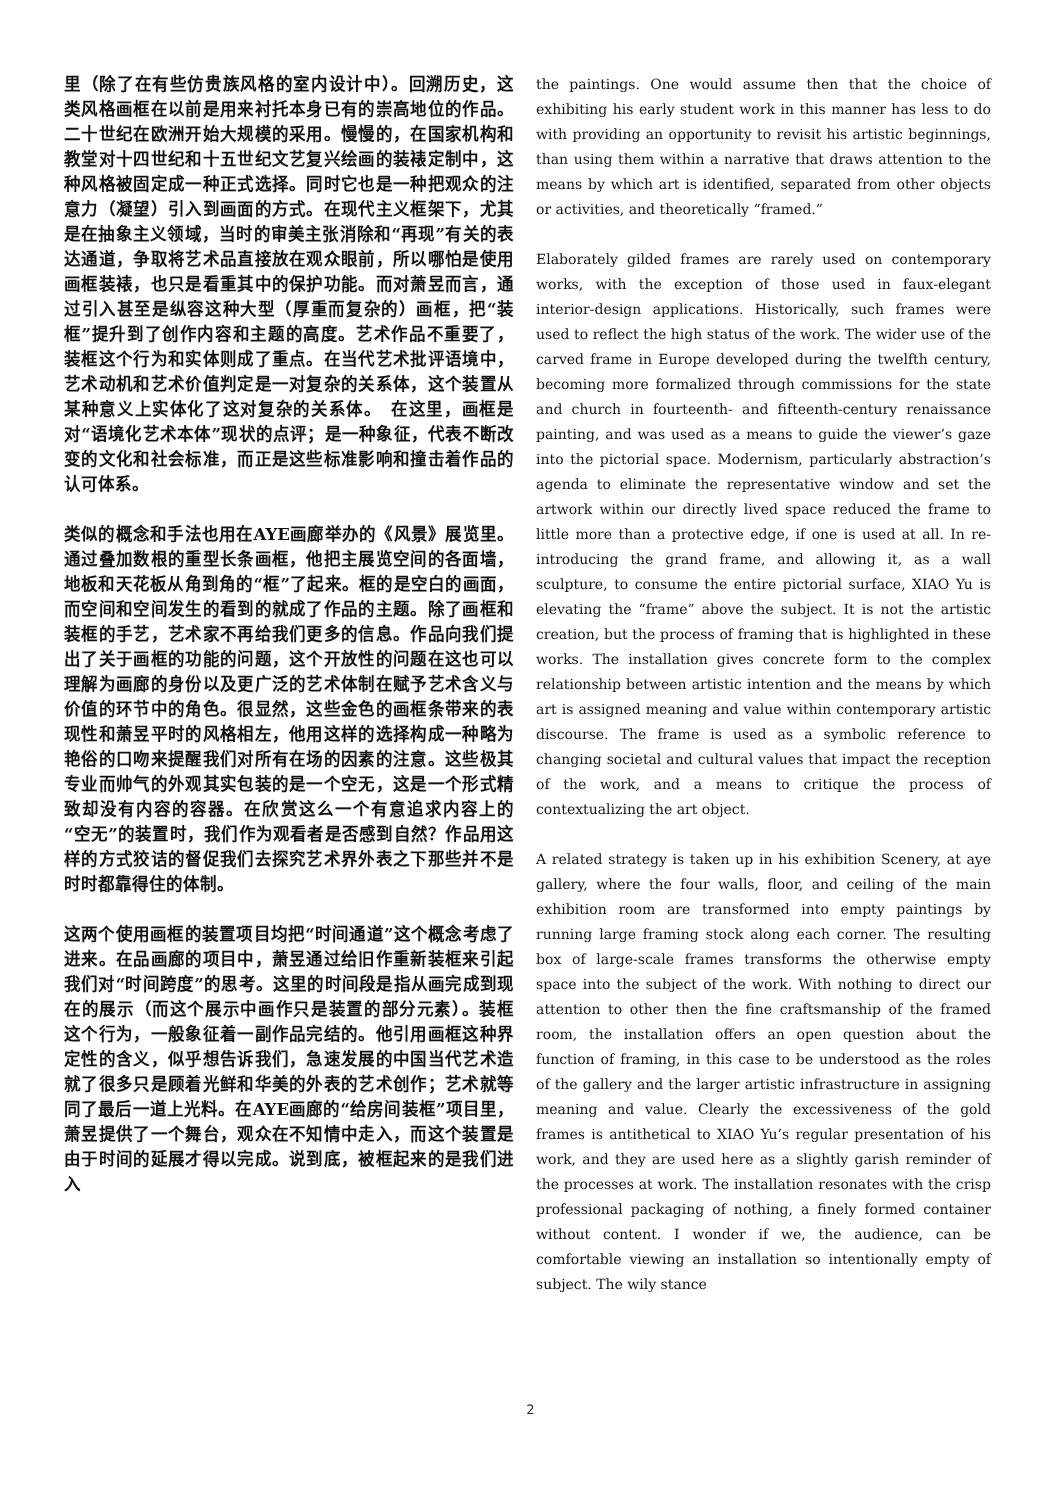里（除了在有些仿贵族风格的室内设计中）。回溯历史，这类风格画框在以前是用来衬托本身已有的崇高地位的作品。二十世纪在欧洲开始大规模的采用。慢慢的，在国家机构和教堂对十四世纪和十五世纪文艺复兴绘画的装裱定制中，这种风格被固定成一种正式选择。同时它也是一种把观众的注意力（凝望）引入到画面的方式。在现代主义框架下，尤其是在抽象主义领域，当时的审美主张消除和“再现”有关的表达通道，争取将艺术品直接放在观众眼前，所以哪怕是使用画框装裱，也只是看重其中的保护功能。而对萧昱而言，通过引入甚至是纵容这种大型（厚重而复杂的）画框，把“装框”提升到了创作内容和主题的高度。艺术作品不重要了，装框这个行为和实体则成了重点。在当代艺术批评语境中，艺术动机和艺术价值判定是一对复杂的关系体，这个装置从某种意义上实体化了这对复杂的关系体。　在这里，画框是对“语境化艺术本体”现状的点评；是一种象征，代表不断改变的文化和社会标准，而正是这些标准影响和撞击着作品的认可体系。
类似的概念和手法也用在AYE画廊举办的《风景》展览里。通过叠加数根的重型长条画框，他把主展览空间的各面墙，地板和天花板从角到角的“框”了起来。框的是空白的画面，而空间和空间发生的看到的就成了作品的主题。除了画框和装框的手艺，艺术家不再给我们更多的信息。作品向我们提出了关于画框的功能的问题，这个开放性的问题在这也可以理解为画廊的身份以及更广泛的艺术体制在赋予艺术含义与价值的环节中的角色。很显然，这些金色的画框条带来的表现性和萧昱平时的风格相左，他用这样的选择构成一种略为艳俗的口吻来提醒我们对所有在场的因素的注意。这些极其专业而帅气的外观其实包装的是一个空无，这是一个形式精致却没有内容的容器。在欣赏这么一个有意追求内容上的“空无”的装置时，我们作为观看者是否感到自然？作品用这样的方式狡诘的督促我们去探究艺术界外表之下那些并不是时时都靠得住的体制。
这两个使用画框的装置项目均把“时间通道”这个概念考虑了进来。在品画廊的项目中，萧昱通过给旧作重新装框来引起我们对“时间跨度”的思考。这里的时间段是指从画完成到现在的展示（而这个展示中画作只是装置的部分元素）。装框这个行为，一般象征着一副作品完结的。他引用画框这种界定性的含义，似乎想告诉我们，急速发展的中国当代艺术造就了很多只是顾着光鲜和华美的外表的艺术创作；艺术就等同了最后一道上光料。在AYE画廊的“给房间装框”项目里，萧昱提供了一个舞台，观众在不知情中走入，而这个装置是由于时间的延展才得以完成。说到底，被框起来的是我们进入
the paintings. One would assume then that the choice of exhibiting his early student work in this manner has less to do with providing an opportunity to revisit his artistic beginnings, than using them within a narrative that draws attention to the means by which art is identified, separated from other objects or activities, and theoretically “framed.”
Elaborately gilded frames are rarely used on contemporary works, with the exception of those used in faux-elegant interior-design applications. Historically, such frames were used to reflect the high status of the work. The wider use of the carved frame in Europe developed during the twelfth century, becoming more formalized through commissions for the state and church in fourteenth- and fifteenth-century renaissance painting, and was used as a means to guide the viewer’s gaze into the pictorial space. Modernism, particularly abstraction’s agenda to eliminate the representative window and set the artwork within our directly lived space reduced the frame to little more than a protective edge, if one is used at all. In re-introducing the grand frame, and allowing it, as a wall sculpture, to consume the entire pictorial surface, XIAO Yu is elevating the “frame” above the subject. It is not the artistic creation, but the process of framing that is highlighted in these works. The installation gives concrete form to the complex relationship between artistic intention and the means by which art is assigned meaning and value within contemporary artistic discourse. The frame is used as a symbolic reference to changing societal and cultural values that impact the reception of the work, and a means to critique the process of contextualizing the art object.
A related strategy is taken up in his exhibition Scenery, at aye gallery, where the four walls, floor, and ceiling of the main exhibition room are transformed into empty paintings by running large framing stock along each corner. The resulting box of large-scale frames transforms the otherwise empty space into the subject of the work. With nothing to direct our attention to other then the fine craftsmanship of the framed room, the installation offers an open question about the function of framing, in this case to be understood as the roles of the gallery and the larger artistic infrastructure in assigning meaning and value. Clearly the excessiveness of the gold frames is antithetical to XIAO Yu’s regular presentation of his work, and they are used here as a slightly garish reminder of the processes at work. The installation resonates with the crisp professional packaging of nothing, a finely formed container without content. I wonder if we, the audience, can be comfortable viewing an installation so intentionally empty of subject. The wily stance
2